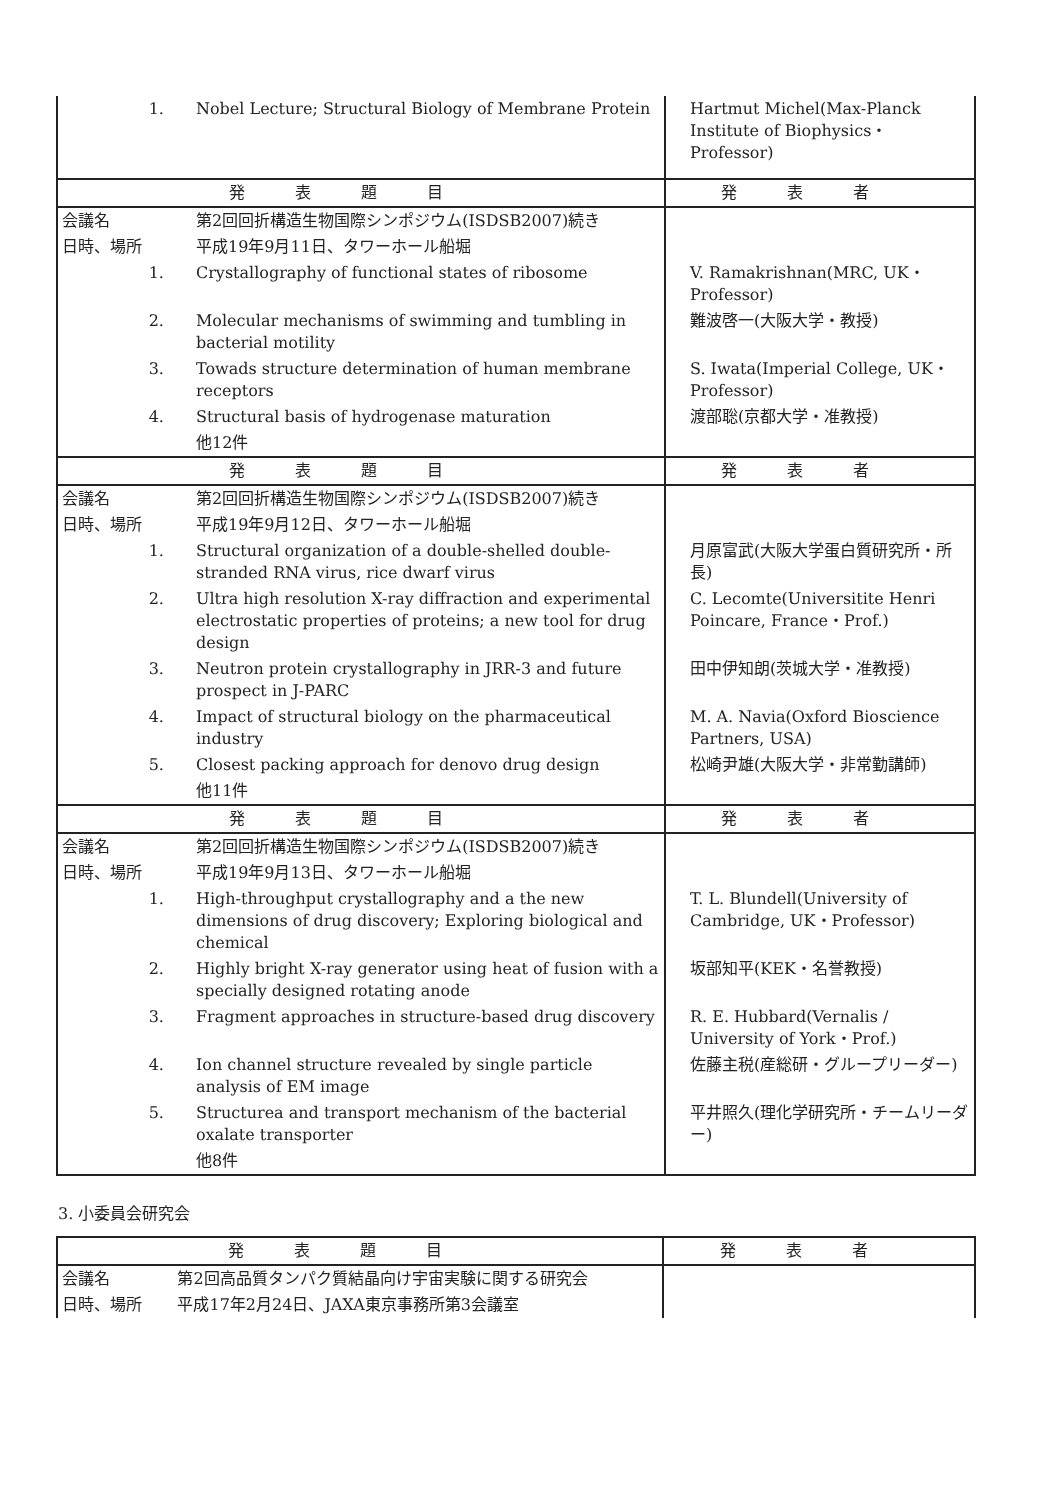| 1. | Nobel Lecture; Structural Biology of Membrane Protein | Hartmut Michel(Max-Planck Institute of Biophysics・Professor) |
| 発表題目 | | 発表者 |
| 会議名 | 第2回回折構造生物国際シンポジウム(ISDSB2007)続き | |
| 日時、場所 | 平成19年9月11日、タワーホール船堀 | |
| 1. | Crystallography of functional states of ribosome | V. Ramakrishnan(MRC, UK・Professor) |
| 2. | Molecular mechanisms of swimming and tumbling in bacterial motility | 難波啓一(大阪大学・教授) |
| 3. | Towads structure determination of human membrane receptors | S. Iwata(Imperial College, UK・Professor) |
| 4. | Structural basis of hydrogenase maturation | 渡部聡(京都大学・准教授) |
| | 他12件 | |
| 発表題目 | | 発表者 |
| 会議名 | 第2回回折構造生物国際シンポジウム(ISDSB2007)続き | |
| 日時、場所 | 平成19年9月12日、タワーホール船堀 | |
| 1. | Structural organization of a double-shelled double-stranded RNA virus, rice dwarf virus | 月原富武(大阪大学蛋白質研究所・所長) |
| 2. | Ultra high resolution X-ray diffraction and experimental electrostatic properties of proteins; a new tool for drug design | C. Lecomte(Universitite Henri Poincare, France・Prof.) |
| 3. | Neutron protein crystallography in JRR-3 and future prospect in J-PARC | 田中伊知朗(茨城大学・准教授) |
| 4. | Impact of structural biology on the pharmaceutical industry | M. A. Navia(Oxford Bioscience Partners, USA) |
| 5. | Closest packing approach for denovo drug design | 松崎尹雄(大阪大学・非常勤講師) |
| | 他11件 | |
| 発表題目 | | 発表者 |
| 会議名 | 第2回回折構造生物国際シンポジウム(ISDSB2007)続き | |
| 日時、場所 | 平成19年9月13日、タワーホール船堀 | |
| 1. | High-throughput crystallography and a the new dimensions of drug discovery; Exploring biological and chemical | T. L. Blundell(University of Cambridge, UK・Professor) |
| 2. | Highly bright X-ray generator using heat of fusion with a specially designed rotating anode | 坂部知平(KEK・名誉教授) |
| 3. | Fragment approaches in structure-based drug discovery | R. E. Hubbard(Vernalis / University of York・Prof.) |
| 4. | Ion channel structure revealed by single particle analysis of EM image | 佐藤主税(産総研・グループリーダー) |
| 5. | Structurea and transport mechanism of the bacterial oxalate transporter | 平井照久(理化学研究所・チームリーダー) |
| | 他8件 | |
3. 小委員会研究会
| 発表題目 | | 発表者 |
| --- | --- | --- |
| 会議名 | 第2回高品質タンパク質結晶向け宇宙実験に関する研究会 | |
| 日時、場所 | 平成17年2月24日、JAXA東京事務所第3会議室 | |